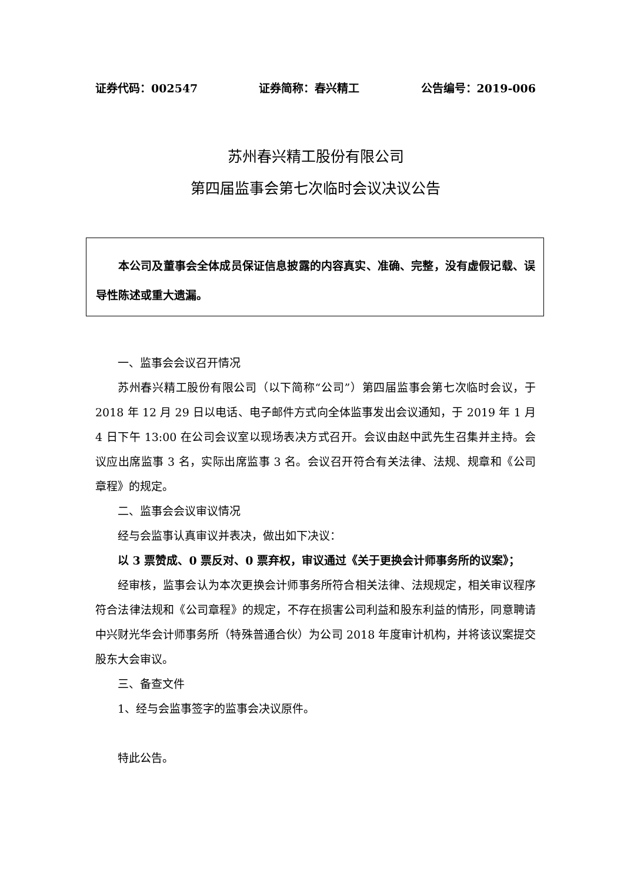证券代码：002547 证券简称：春兴精工 公告编号：2019-006
苏州春兴精工股份有限公司
第四届监事会第七次临时会议决议公告
本公司及董事会全体成员保证信息披露的内容真实、准确、完整，没有虚假记载、误导性陈述或重大遗漏。
一、监事会会议召开情况
苏州春兴精工股份有限公司（以下简称“公司”）第四届监事会第七次临时会议，于 2018 年 12 月 29 日以电话、电子邮件方式向全体监事发出会议通知，于 2019 年 1 月 4 日下午 13:00 在公司会议室以现场表决方式召开。会议由赵中武先生召集并主持。会议应出席监事 3 名，实际出席监事 3 名。会议召开符合有关法律、法规、规章和《公司章程》的规定。
二、监事会会议审议情况
经与会监事认真审议并表决，做出如下决议：
以 3 票赞成、0 票反对、0 票弃权，审议通过《关于更换会计师事务所的议案》；
经审核，监事会认为本次更换会计师事务所符合相关法律、法规规定，相关审议程序符合法律法规和《公司章程》的规定，不存在损害公司利益和股东利益的情形，同意聘请中兴财光华会计师事务所（特殊普通合伙）为公司 2018 年度审计机构，并将该议案提交股东大会审议。
三、备查文件
1、经与会监事签字的监事会决议原件。
特此公告。